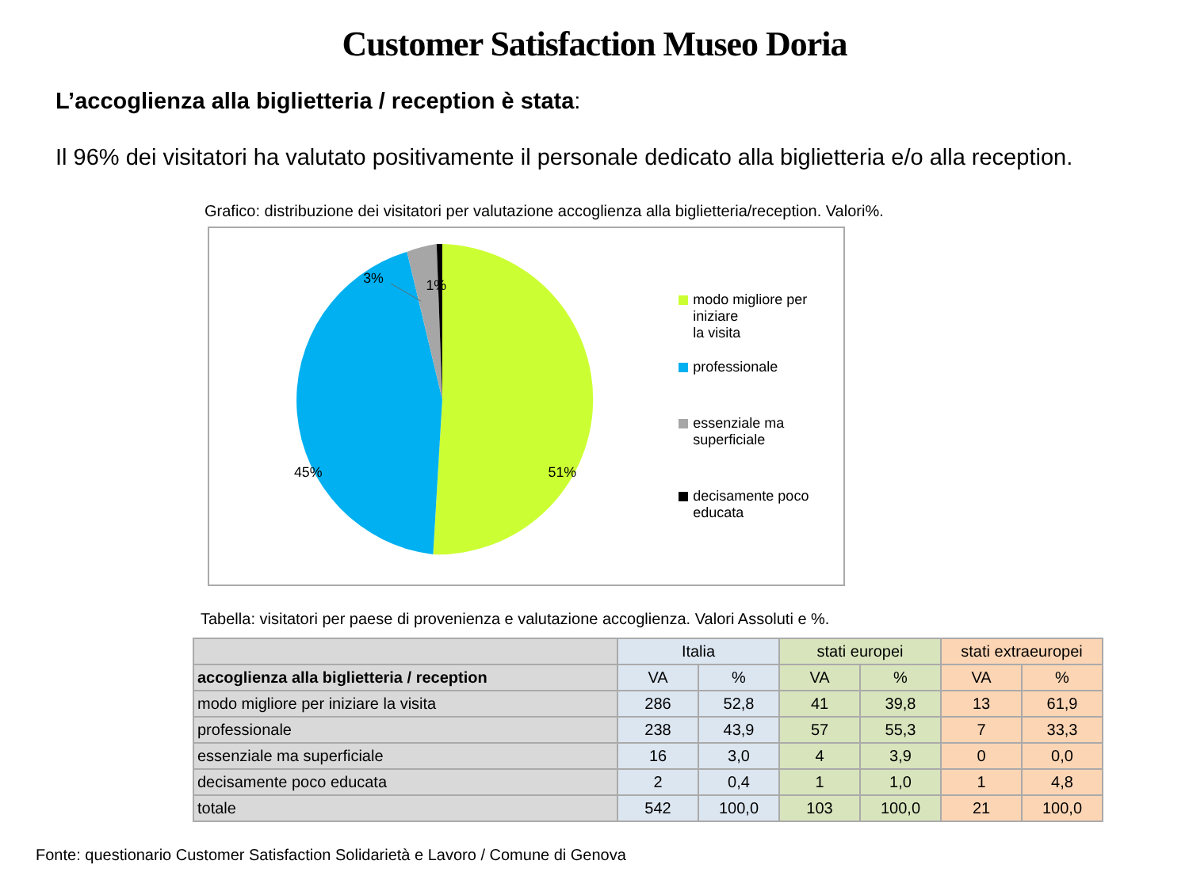Customer Satisfaction Museo Doria
L’accoglienza alla biglietteria / reception è stata:
Il 96% dei visitatori ha valutato positivamente il personale dedicato alla biglietteria e/o alla reception.
Grafico: distribuzione dei visitatori per valutazione accoglienza alla biglietteria/reception. Valori%.
3%
1%
45%
51%
modo migliore per iniziare
la visita
professionale
essenziale ma superficiale
decisamente poco educata
Tabella: visitatori per paese di provenienza e valutazione accoglienza. Valori Assoluti e %.
| | Italia | | stati europei | | stati extraeuropei | |
| --- | --- | --- | --- | --- | --- | --- |
| accoglienza alla biglietteria / reception | VA | % | VA | % | VA | % |
| modo migliore per iniziare la visita | 286 | 52,8 | 41 | 39,8 | 13 | 61,9 |
| professionale | 238 | 43,9 | 57 | 55,3 | 7 | 33,3 |
| essenziale ma superficiale | 16 | 3,0 | 4 | 3,9 | 0 | 0,0 |
| decisamente poco educata | 2 | 0,4 | 1 | 1,0 | 1 | 4,8 |
| totale | 542 | 100,0 | 103 | 100,0 | 21 | 100,0 |
Fonte: questionario Customer Satisfaction Solidarietà e Lavoro / Comune di Genova